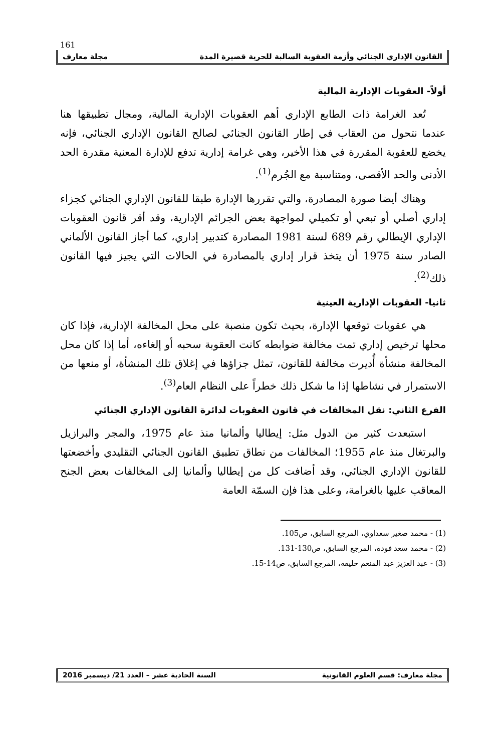161
القانون الإداري الجنائي وأزمة العقوبة السالبة للحرية قصيرة المدة مجلة معارف
أولاً- العقوبات الإدارية المالية
تُعد الغرامة ذات الطابع الإداري أهم العقوبات الإدارية المالية، ومجال تطبيقها هنا عندما نتحول من العقاب في إطار القانون الجنائي لصالح القانون الإداري الجنائي، فإنه يخضع للعقوبة المقررة في هذا الأخير، وهي غرامة إدارية تدفع للإدارة المعنية مقدرة الحد الأدنى والحد الأقصى، ومتناسبة مع الجُرم<sup>(1)</sup>.
وهناك أيضا صورة المصادرة، والتي تقررها الإدارة طبقا للقانون الإداري الجنائي كجزاء إداري أصلي أو تبعي أو تكميلي لمواجهة بعض الجرائم الإدارية، وقد أقر قانون العقوبات الإداري الإيطالي رقم 689 لسنة 1981 المصادرة كتدبير إداري، كما أجاز القانون الألماني الصادر سنة 1975 أن يتخذ قرار إداري بالمصادرة في الحالات التي يجيز فيها القانون ذلك<sup>(2)</sup>.
ثانيا- العقوبات الإدارية العينية
هي عقوبات توقعها الإدارة، بحيث تكون منصبة على محل المخالفة الإدارية، فإذا كان محلها ترخيص إداري تمت مخالفة ضوابطه كانت العقوبة سحبه أو إلغاءه، أما إذا كان محل المخالفة منشأة أُديرت مخالفة للقانون، تمثل جزاؤها في إغلاق تلك المنشأة، أو منعها من الاستمرار في نشاطها إذا ما شكل ذلك خطراً على النظام العام<sup>(3)</sup>.
الفرع الثاني: نقل المخالفات في قانون العقوبات لدائرة القانون الإداري الجنائي
استبعدت كثير من الدول مثل: إيطاليا وألمانيا منذ عام 1975، والمجر والبرازيل والبرتغال منذ عام 1955؛ المخالفات من نطاق تطبيق القانون الجنائي التقليدي وأخضعتها للقانون الإداري الجنائي، وقد أضافت كل من إيطاليا وألمانيا إلى المخالفات بعض الجنح المعاقب عليها بالغرامة، وعلى هذا فإن السمّة العامة
(1) - محمد صغير سعداوي، المرجع السابق، ص105.
(2) - محمد سعد فودة، المرجع السابق، ص130-131.
(3) - عبد العزيز عبد المنعم خليفة، المرجع السابق، ص14-15.
مجلة معارف: قسم العلوم القانونية السنة الحادية عشر – العدد 21/ ديسمبر 2016